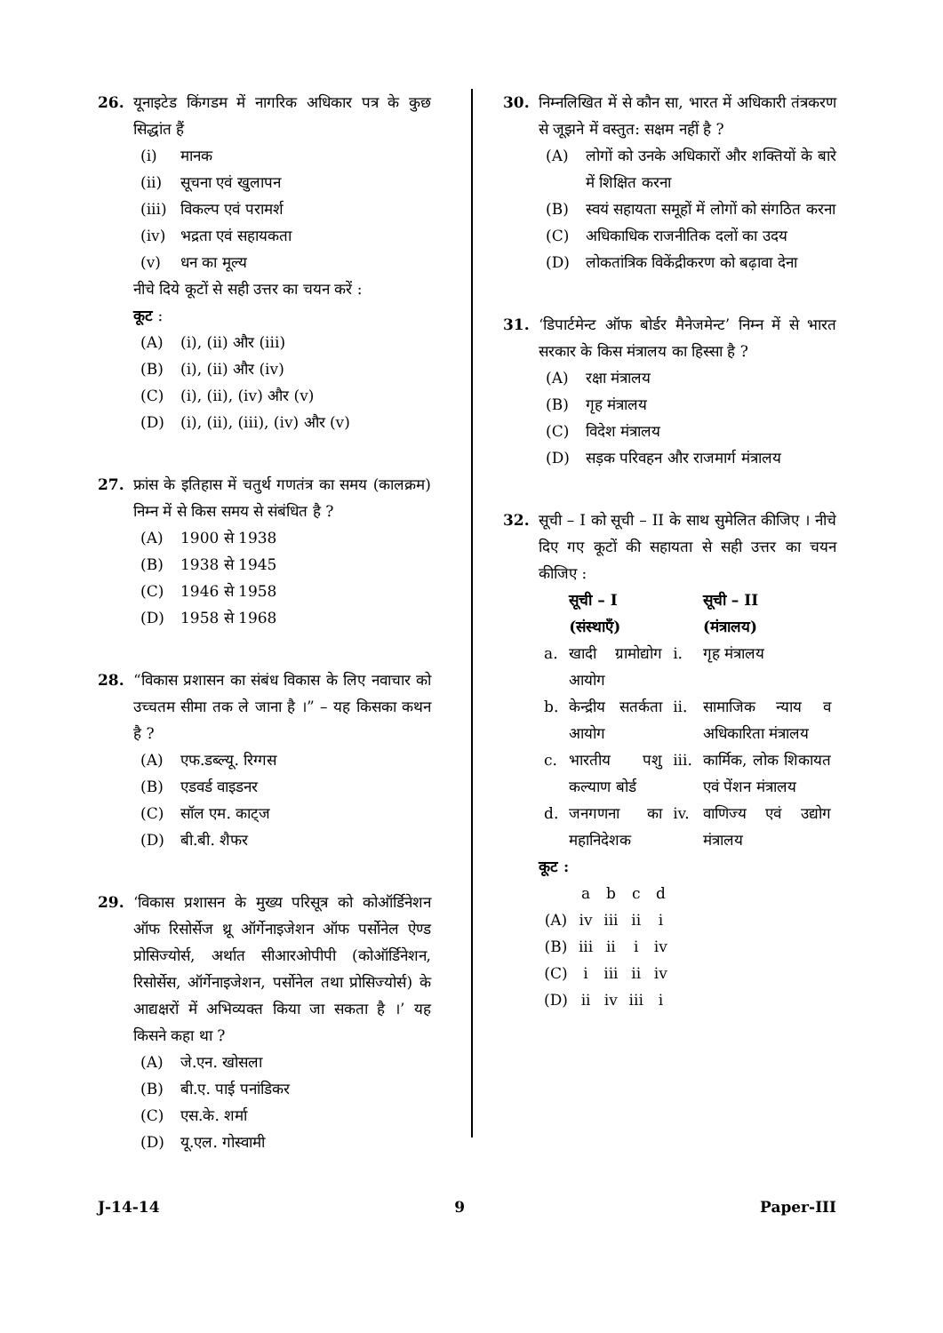26. यूनाइटेड किंगडम में नागरिक अधिकार पत्र के कुछ सिद्धांत हैं
(i) मानक
(ii) सूचना एवं खुलापन
(iii) विकल्प एवं परामर्श
(iv) भद्रता एवं सहायकता
(v) धन का मूल्य
नीचे दिये कूटों से सही उत्तर का चयन करें :
कूट :
(A) (i), (ii) और (iii)
(B) (i), (ii) और (iv)
(C) (i), (ii), (iv) और (v)
(D) (i), (ii), (iii), (iv) और (v)
27. फ्रांस के इतिहास में चतुर्थ गणतंत्र का समय (कालक्रम) निम्न में से किस समय से संबंधित है ?
(A) 1900 से 1938
(B) 1938 से 1945
(C) 1946 से 1958
(D) 1958 से 1968
28. “विकास प्रशासन का संबंध विकास के लिए नवाचार को उच्चतम सीमा तक ले जाना है ।” – यह किसका कथन है ?
(A) एफ.डब्ल्यू. रिग्गस
(B) एडवर्ड वाइडनर
(C) सॉल एम. काट्ज
(D) बी.बी. शैफर
29. ‘विकास प्रशासन के मुख्य परिसूत्र को कोऑर्डिनेशन ऑफ रिसोर्सेज थ्रू ऑर्गेनाइजेशन ऑफ पर्सोनेल ऐण्ड प्रोसिज्योर्स, अर्थात सीआरओपीपी (कोऑर्डिनेशन, रिसोर्सेस, ऑर्गेनाइजेशन, पर्सोनेल तथा प्रोसिज्योर्स) के आद्यक्षरों में अभिव्यक्त किया जा सकता है ।’ यह किसने कहा था ?
(A) जे.एन. खोसला
(B) बी.ए. पाई पनांडिकर
(C) एस.के. शर्मा
(D) यू.एल. गोस्वामी
30. निम्नलिखित में से कौन सा, भारत में अधिकारी तंत्रकरण से जूझने में वस्तुत: सक्षम नहीं है ?
(A) लोगों को उनके अधिकारों और शक्तियों के बारे में शिक्षित करना
(B) स्वयं सहायता समूहों में लोगों को संगठित करना
(C) अधिकाधिक राजनीतिक दलों का उदय
(D) लोकतांत्रिक विकेंद्रीकरण को बढ़ावा देना
31. ‘डिपार्टमेन्ट ऑफ बोर्डर मैनेजमेन्ट’ निम्न में से भारत सरकार के किस मंत्रालय का हिस्सा है ?
(A) रक्षा मंत्रालय
(B) गृह मंत्रालय
(C) विदेश मंत्रालय
(D) सड़क परिवहन और राजमार्ग मंत्रालय
32. सूची – I को सूची – II के साथ सुमेलित कीजिए । नीचे दिए गए कूटों की सहायता से सही उत्तर का चयन कीजिए :
| | सूची – I (संस्थाएँ) | | सूची – II (मंत्रालय) |
| --- | --- | --- | --- |
| a. | खादी ग्रामोद्योग आयोग | i. | गृह मंत्रालय |
| b. | केन्द्रीय सतर्कता आयोग | ii. | सामाजिक न्याय व अधिकारिता मंत्रालय |
| c. | भारतीय पशु कल्याण बोर्ड | iii. | कार्मिक, लोक शिकायत एवं पेंशन मंत्रालय |
| d. | जनगणना का महानिदेशक | iv. | वाणिज्य एवं उद्योग मंत्रालय |
कूट :
| | a | b | c | d |
| (A) | iv | iii | ii | i |
| (B) | iii | ii | i | iv |
| (C) | i | iii | ii | iv |
| (D) | ii | iv | iii | i |
J-14-14 9 Paper-III